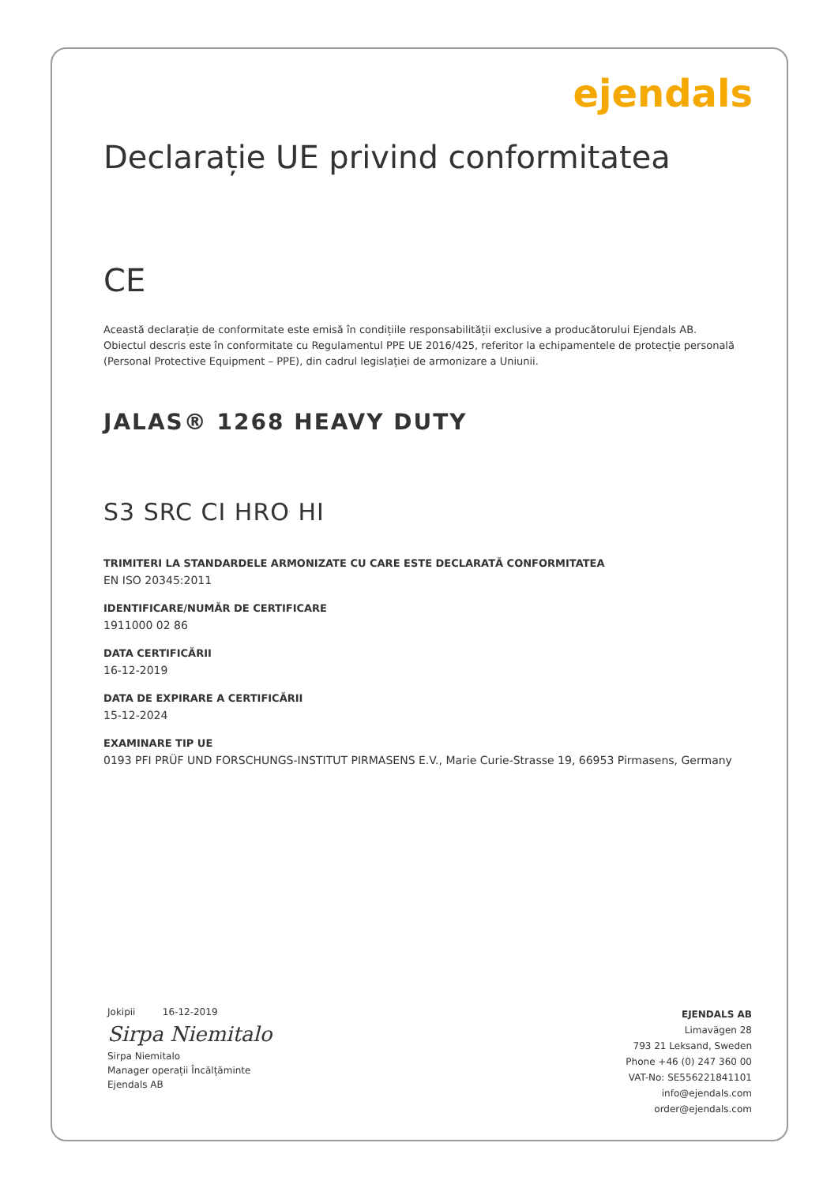ejendals
Declarație UE privind conformitatea
CE
Această declarație de conformitate este emisă în condițiile responsabilității exclusive a producătorului Ejendals AB.
Obiectul descris este în conformitate cu Regulamentul PPE UE 2016/425, referitor la echipamentele de protecție personală (Personal Protective Equipment – PPE), din cadrul legislației de armonizare a Uniunii.
JALAS® 1268 HEAVY DUTY
S3 SRC CI HRO HI
TRIMITERI LA STANDARDELE ARMONIZATE CU CARE ESTE DECLARATĂ CONFORMITATEA
EN ISO 20345:2011
IDENTIFICARE/NUMĂR DE CERTIFICARE
1911000 02 86
DATA CERTIFICĂRII
16-12-2019
DATA DE EXPIRARE A CERTIFICĂRII
15-12-2024
EXAMINARE TIP UE
0193 PFI PRÜF UND FORSCHUNGS-INSTITUT PIRMASENS E.V., Marie Curie-Strasse 19, 66953 Pirmasens, Germany
Jokipii 16-12-2019
Sirpa Niemitalo
Sirpa Niemitalo
Manager operații Încălțăminte
Ejendals AB
EJENDALS AB
Limavägen 28
793 21 Leksand, Sweden
Phone +46 (0) 247 360 00
VAT-No: SE556221841101
info@ejendals.com
order@ejendals.com